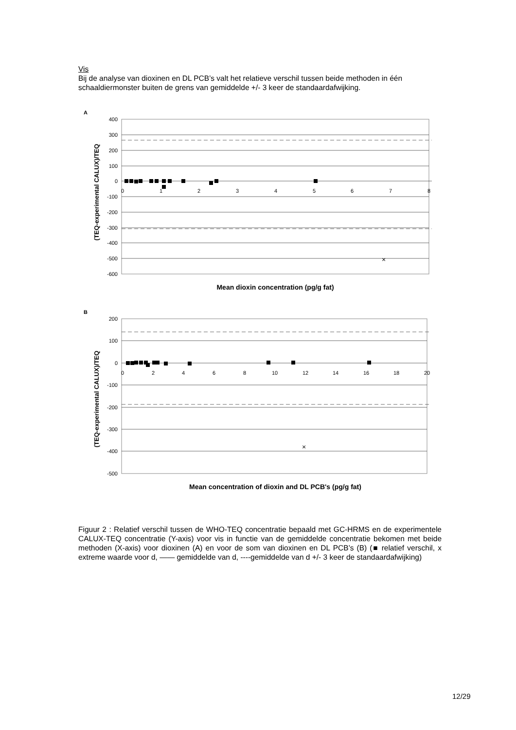Vis
Bij de analyse van dioxinen en DL PCB’s valt het relatieve verschil tussen beide methoden in één schaaldiermonster buiten de grens van gemiddelde +/- 3 keer de standaardafwijking.
A
(TEQ-experimental CALUX)/TEQ
400
300
200
100
0
-100
-200
-300
-400
-500
-600
0
1
2
3
4
5
6
7
8
×
Mean dioxin concentration (pg/g fat)
B
(TEQ-experimental CALUX)/TEQ
200
100
0
-100
-200
-300
-400
-500
0
2
4
6
8
10
12
14
16
18
20
×
Mean concentration of dioxin and DL PCB's (pg/g fat)
Figuur 2 : Relatief verschil tussen de WHO-TEQ concentratie bepaald met GC-HRMS en de experimentele CALUX-TEQ concentratie (Y-axis) voor vis in functie van de gemiddelde concentratie bekomen met beide methoden (X-axis) voor dioxinen (A) en voor de som van dioxinen en DL PCB’s (B) (■ relatief verschil, x extreme waarde voor d, —— gemiddelde van d, ----gemiddelde van d +/- 3 keer de standaardafwijking)
12/29